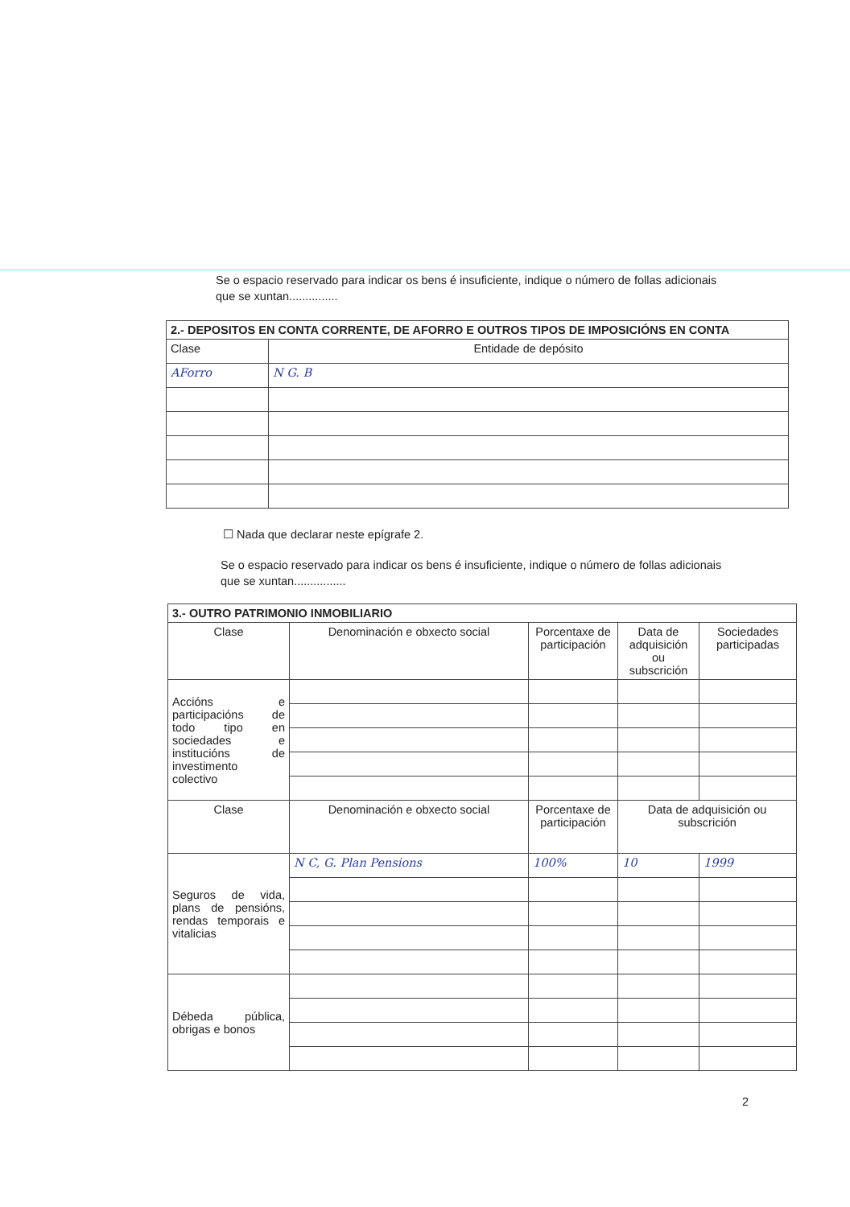Se o espacio reservado para indicar os bens é insuficiente, indique o número de follas adicionais que se xuntan...............
| 2.- DEPOSITOS EN CONTA CORRENTE, DE AFORRO E OUTROS TIPOS DE IMPOSICIÓNS EN CONTA | |
| --- | --- |
| Clase | Entidade de depósito |
| AForro | N G. B |
☐ Nada que declarar neste epígrafe 2.
Se o espacio reservado para indicar os bens é insuficiente, indique o número de follas adicionais que se xuntan................
| 3.- OUTRO PATRIMONIO INMOBILIARIO | | | | |
| --- | --- | --- | --- | --- |
| Clase | Denominación e obxecto social | Porcentaxe de participación | Data de adquisición ou subscrición | Sociedades participadas |
| Accións e participacións de todo tipo en sociedades e institucións de investimento colectivo | | | | |
| Clase | Denominación e obxecto social | Porcentaxe de participación | Data de adquisición ou subscrición | |
| Seguros de vida, plans de pensións, rendas temporais e vitalicias | N C, G. Plan Pensions | 100% | 10 | 1999 |
| Débeda pública, obrigas e bonos | | | | |
2